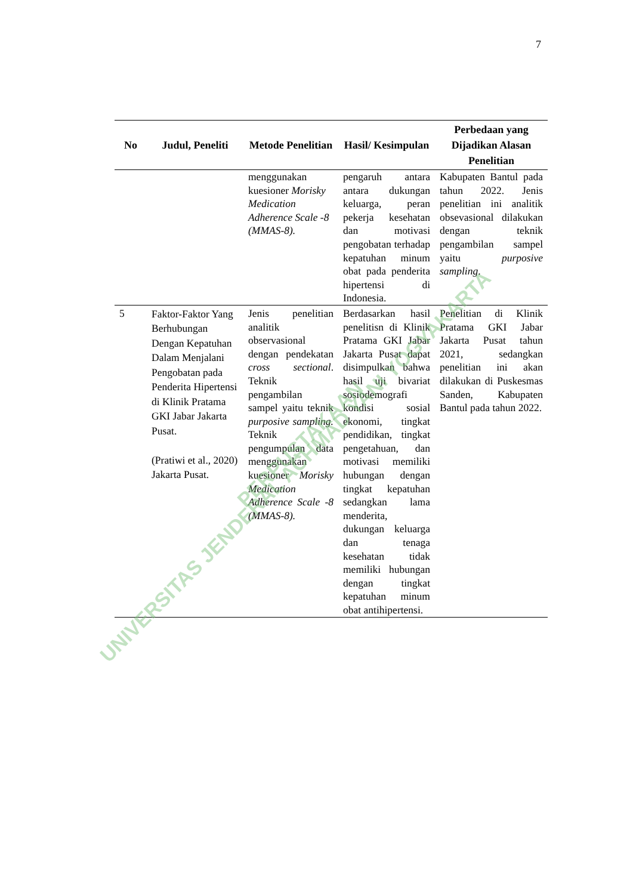7
| No | Judul, Peneliti | Metode Penelitian | Hasil/ Kesimpulan | Perbedaan yang Dijadikan Alasan Penelitian |
| --- | --- | --- | --- | --- |
| | | menggunakan kuesioner Morisky Medication Adherence Scale -8 (MMAS-8). | pengaruh antara antara dukungan keluarga, peran pekerja kesehatan dan motivasi pengobatan terhadap kepatuhan minum obat pada penderita hipertensi di Indonesia. | Kabupaten Bantul pada tahun 2022. Jenis penelitian ini analitik obsevasional dilakukan dengan teknik pengambilan sampel yaitu purposive sampling . |
| 5 | Faktor-Faktor Yang Berhubungan Dengan Kepatuhan Dalam Menjalani Pengobatan pada Penderita Hipertensi di Klinik Pratama GKI Jabar Jakarta Pusat. (Pratiwi et al., 2020) Jakarta Pusat. | Jenis penelitian analitik observasional dengan pendekatan cross sectional . Teknik pengambilan sampel yaitu teknik purposive sampling. Teknik pengumpulan data menggunakan kuesioner Morisky Medication Adherence Scale -8 (MMAS-8). | Berdasarkan hasil penelitisn di Klinik Pratama GKI Jabar Jakarta Pusat dapat disimpulkan bahwa hasil uji bivariat sosiodemografi kondisi sosial ekonomi, tingkat pendidikan, tingkat pengetahuan, dan motivasi memiliki hubungan dengan tingkat kepatuhan sedangkan lama menderita, dukungan keluarga dan tenaga kesehatan tidak memiliki hubungan dengan tingkat kepatuhan minum obat antihipertensi. | Penelitian di Klinik Pratama GKI Jabar Jakarta Pusat tahun 2021, sedangkan penelitian ini akan dilakukan di Puskesmas Sanden, Kabupaten Bantul pada tahun 2022. |
UNIVERSITAS JENDERAL ACHMAD YANI YOGYAKARTA
PERPUSTAKAAN